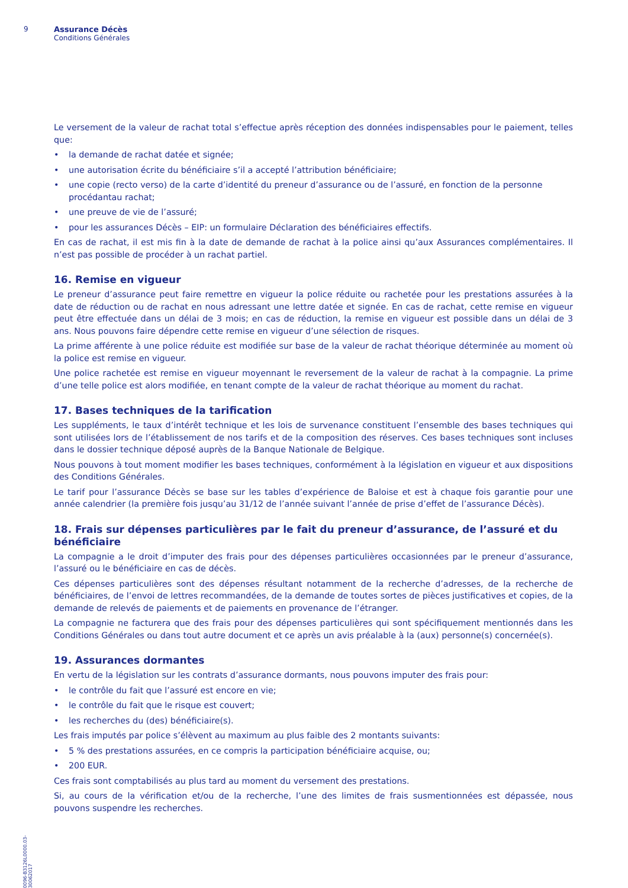9 Assurance Décès
Conditions Générales
0096-B3126L0000.03-30062017
Le versement de la valeur de rachat total s’effectue après réception des données indispensables pour le paiement, telles que:
• la demande de rachat datée et signée;
• une autorisation écrite du bénéficiaire s’il a accepté l’attribution bénéficiaire;
• une copie (recto verso) de la carte d’identité du preneur d’assurance ou de l’assuré, en fonction de la personne procédantau rachat;
• une preuve de vie de l’assuré;
• pour les assurances Décès – EIP: un formulaire Déclaration des bénéficiaires effectifs.
En cas de rachat, il est mis fin à la date de demande de rachat à la police ainsi qu’aux Assurances complémentaires. Il n’est pas possible de procéder à un rachat partiel.
16. Remise en vigueur
Le preneur d’assurance peut faire remettre en vigueur la police réduite ou rachetée pour les prestations assurées à la date de réduction ou de rachat en nous adressant une lettre datée et signée. En cas de rachat, cette remise en vigueur peut être effectuée dans un délai de 3 mois; en cas de réduction, la remise en vigueur est possible dans un délai de 3 ans. Nous pouvons faire dépendre cette remise en vigueur d’une sélection de risques.
La prime afférente à une police réduite est modifiée sur base de la valeur de rachat théorique déterminée au moment où la police est remise en vigueur.
Une police rachetée est remise en vigueur moyennant le reversement de la valeur de rachat à la compagnie. La prime d’une telle police est alors modifiée, en tenant compte de la valeur de rachat théorique au moment du rachat.
17. Bases techniques de la tarification
Les suppléments, le taux d’intérêt technique et les lois de survenance constituent l’ensemble des bases techniques qui sont utilisées lors de l’établissement de nos tarifs et de la composition des réserves. Ces bases techniques sont incluses dans le dossier technique déposé auprès de la Banque Nationale de Belgique.
Nous pouvons à tout moment modifier les bases techniques, conformément à la législation en vigueur et aux dispositions des Conditions Générales.
Le tarif pour l’assurance Décès se base sur les tables d’expérience de Baloise et est à chaque fois garantie pour une année calendrier (la première fois jusqu’au 31/12 de l’année suivant l’année de prise d’effet de l’assurance Décès).
18. Frais sur dépenses particulières par le fait du preneur d’assurance, de l’assuré et du bénéficiaire
La compagnie a le droit d’imputer des frais pour des dépenses particulières occasionnées par le preneur d’assurance, l’assuré ou le bénéficiaire en cas de décès.
Ces dépenses particulières sont des dépenses résultant notamment de la recherche d’adresses, de la recherche de bénéficiaires, de l’envoi de lettres recommandées, de la demande de toutes sortes de pièces justificatives et copies, de la demande de relevés de paiements et de paiements en provenance de l’étranger.
La compagnie ne facturera que des frais pour des dépenses particulières qui sont spécifiquement mentionnés dans les Conditions Générales ou dans tout autre document et ce après un avis préalable à la (aux) personne(s) concernée(s).
19. Assurances dormantes
En vertu de la législation sur les contrats d’assurance dormants, nous pouvons imputer des frais pour:
• le contrôle du fait que l’assuré est encore en vie;
• le contrôle du fait que le risque est couvert;
• les recherches du (des) bénéficiaire(s).
Les frais imputés par police s’élèvent au maximum au plus faible des 2 montants suivants:
• 5 % des prestations assurées, en ce compris la participation bénéficiaire acquise, ou;
• 200 EUR.
Ces frais sont comptabilisés au plus tard au moment du versement des prestations.
Si, au cours de la vérification et/ou de la recherche, l’une des limites de frais susmentionnées est dépassée, nous pouvons suspendre les recherches.